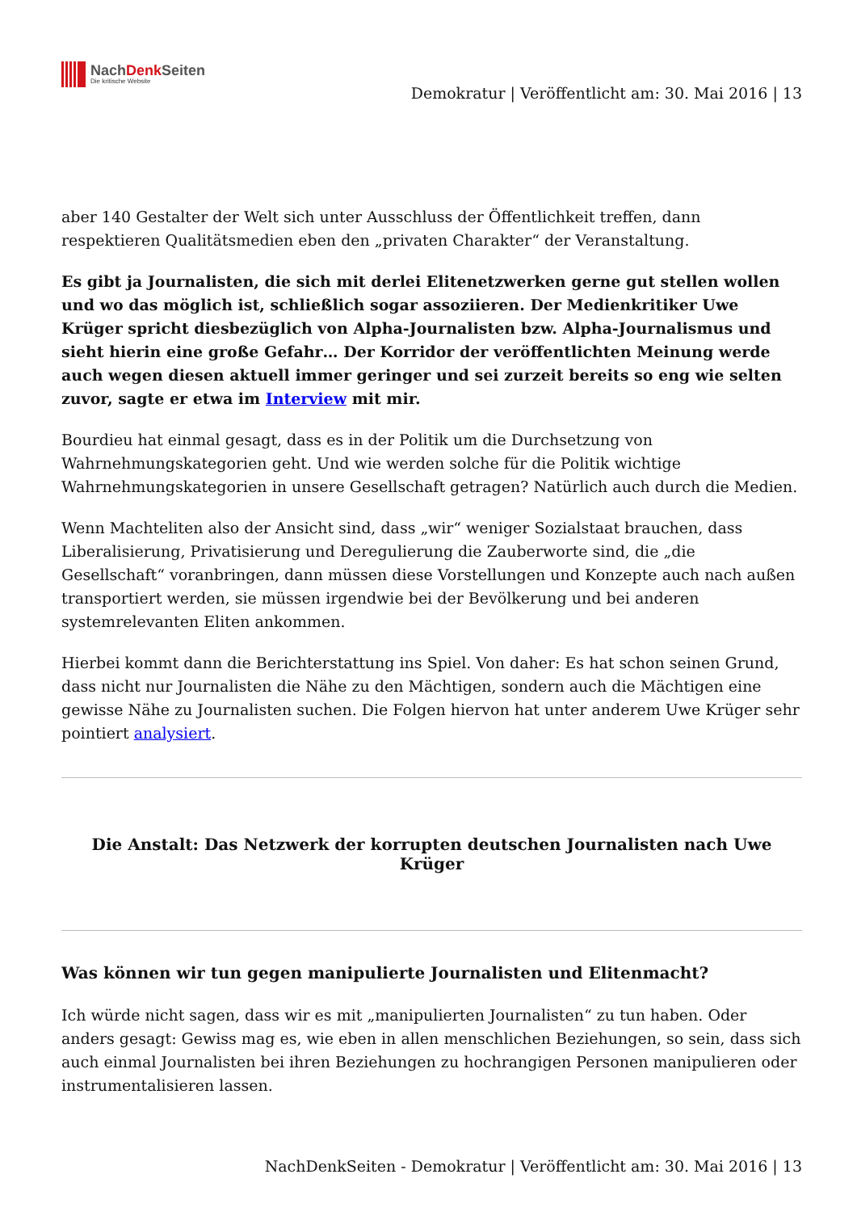NachDenk Seiten
Die kritische Website
Demokratur | Veröffentlicht am: 30. Mai 2016 | 13
aber 140 Gestalter der Welt sich unter Ausschluss der Öffentlichkeit treffen, dann respektieren Qualitätsmedien eben den „privaten Charakter“ der Veranstaltung.
Es gibt ja Journalisten, die sich mit derlei Elitenetzwerken gerne gut stellen wollen und wo das möglich ist, schließlich sogar assoziieren. Der Medienkritiker Uwe Krüger spricht diesbezüglich von Alpha-Journalisten bzw. Alpha-Journalismus und sieht hierin eine große Gefahr… Der Korridor der veröffentlichten Meinung werde auch wegen diesen aktuell immer geringer und sei zurzeit bereits so eng wie selten zuvor, sagte er etwa im Interview mit mir.
Bourdieu hat einmal gesagt, dass es in der Politik um die Durchsetzung von Wahrnehmungskategorien geht. Und wie werden solche für die Politik wichtige Wahrnehmungskategorien in unsere Gesellschaft getragen? Natürlich auch durch die Medien.
Wenn Machteliten also der Ansicht sind, dass „wir“ weniger Sozialstaat brauchen, dass Liberalisierung, Privatisierung und Deregulierung die Zauberworte sind, die „die Gesellschaft“ voranbringen, dann müssen diese Vorstellungen und Konzepte auch nach außen transportiert werden, sie müssen irgendwie bei der Bevölkerung und bei anderen systemrelevanten Eliten ankommen.
Hierbei kommt dann die Berichterstattung ins Spiel. Von daher: Es hat schon seinen Grund, dass nicht nur Journalisten die Nähe zu den Mächtigen, sondern auch die Mächtigen eine gewisse Nähe zu Journalisten suchen. Die Folgen hiervon hat unter anderem Uwe Krüger sehr pointiert analysiert.
Die Anstalt: Das Netzwerk der korrupten deutschen Journalisten nach Uwe Krüger
Was können wir tun gegen manipulierte Journalisten und Elitenmacht?
Ich würde nicht sagen, dass wir es mit „manipulierten Journalisten“ zu tun haben. Oder anders gesagt: Gewiss mag es, wie eben in allen menschlichen Beziehungen, so sein, dass sich auch einmal Journalisten bei ihren Beziehungen zu hochrangigen Personen manipulieren oder instrumentalisieren lassen.
NachDenkSeiten - Demokratur | Veröffentlicht am: 30. Mai 2016 | 13